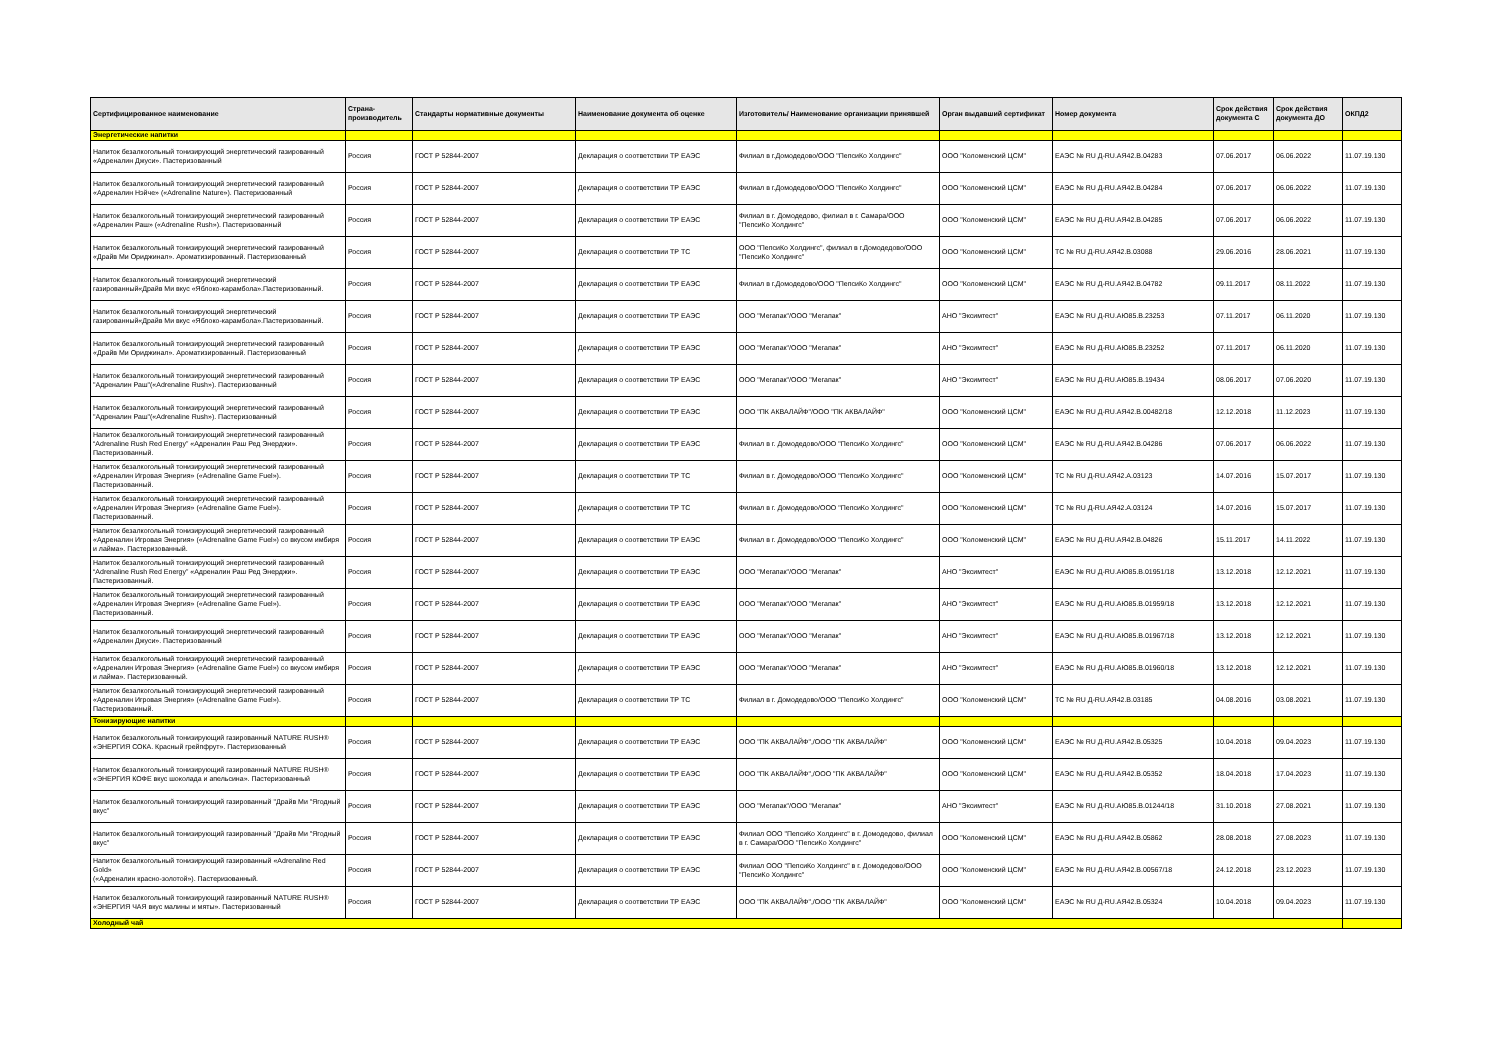| Сертифицированное наименование | Страна-производитель | Стандарты нормативные документы | Наименование документа об оценке | Изготовитель/ Наименование организации принявшей | Орган выдавший сертификат | Номер документа | Срок действия документа С | Срок действия документа ДО | ОКПД2 |
| --- | --- | --- | --- | --- | --- | --- | --- | --- | --- |
| Энергетические напитки | | | | | | | | | |
| Напиток безалкогольный тонизирующий энергетический газированный «Адреналин Джуси». Пастеризованный | Россия | ГОСТ Р 52844-2007 | Декларация о соответствии ТР ЕАЭС | Филиал в г.Домодедово/ООО "ПепсиКо Холдингс" | ООО "Коломенский ЦСМ" | ЕАЭС № RU Д-RU.АЯ42.В.04283 | 07.06.2017 | 06.06.2022 | 11.07.19.130 |
| Напиток безалкогольный тонизирующий энергетический газированный «Адреналин Нэйче» («Adrenaline Nature»). Пастеризованный | Россия | ГОСТ Р 52844-2007 | Декларация о соответствии ТР ЕАЭС | Филиал в г.Домодедово/ООО "ПепсиКо Холдингс" | ООО "Коломенский ЦСМ" | ЕАЭС № RU Д-RU.АЯ42.В.04284 | 07.06.2017 | 06.06.2022 | 11.07.19.130 |
| Напиток безалкогольный тонизирующий энергетический газированный «Адреналин Раш» («Adrenaline Rush»). Пастеризованный | Россия | ГОСТ Р 52844-2007 | Декларация о соответствии ТР ЕАЭС | Филиал в г. Домодедово, филиал в г. Самара/ООО "ПепсиКо Холдингс" | ООО "Коломенский ЦСМ" | ЕАЭС № RU Д-RU.АЯ42.В.04285 | 07.06.2017 | 06.06.2022 | 11.07.19.130 |
| Напиток безалкогольный тонизирующий энергетический газированный «Драйв Ми Ориджинал». Ароматизированный. Пастеризованный | Россия | ГОСТ Р 52844-2007 | Декларация о соответствии ТР ТС | ООО "ПепсиКо Холдингс", филиал в г.Домодедово/ООО "ПепсиКо Холдингс" | ООО "Коломенский ЦСМ" | ТС № RU Д-RU.АЯ42.В.03088 | 29.06.2016 | 28.06.2021 | 11.07.19.130 |
| Напиток безалкогольный тонизирующий энергетический газированный«Драйв Ми вкус «Яблоко-карамбола».Пастеризованный. | Россия | ГОСТ Р 52844-2007 | Декларация о соответствии ТР ЕАЭС | Филиал в г.Домодедово/ООО "ПепсиКо Холдингс" | ООО "Коломенский ЦСМ" | ЕАЭС № RU Д-RU.АЯ42.В.04782 | 09.11.2017 | 08.11.2022 | 11.07.19.130 |
| Напиток безалкогольный тонизирующий энергетический газированный«Драйв Ми вкус «Яблоко-карамбола».Пастеризованный. | Россия | ГОСТ Р 52844-2007 | Декларация о соответствии ТР ЕАЭС | ООО "Мегапак"/ООО "Мегапак" | АНО "Эксимтест" | ЕАЭС № RU Д-RU.АЮ85.В.23253 | 07.11.2017 | 06.11.2020 | 11.07.19.130 |
| Напиток безалкогольный тонизирующий энергетический газированный «Драйв Ми Ориджинал». Ароматизированный. Пастеризованный | Россия | ГОСТ Р 52844-2007 | Декларация о соответствии ТР ЕАЭС | ООО "Мегапак"/ООО "Мегапак" | АНО "Эксимтест" | ЕАЭС № RU Д-RU.АЮ85.В.23252 | 07.11.2017 | 06.11.2020 | 11.07.19.130 |
| Напиток безалкогольный тонизирующий энергетический газированный "Адреналин Раш"(«Adrenaline Rush»). Пастеризованный | Россия | ГОСТ Р 52844-2007 | Декларация о соответствии ТР ЕАЭС | ООО "Мегапак"/ООО "Мегапак" | АНО "Эксимтест" | ЕАЭС № RU Д-RU.АЮ85.В.19434 | 08.06.2017 | 07.06.2020 | 11.07.19.130 |
| Напиток безалкогольный тонизирующий энергетический газированный "Адреналин Раш"(«Adrenaline Rush»). Пастеризованный | Россия | ГОСТ Р 52844-2007 | Декларация о соответствии ТР ЕАЭС | ООО "ПК АКВАЛАЙФ"/ООО "ПК АКВАЛАЙФ" | ООО "Коломенский ЦСМ" | ЕАЭС № RU Д-RU.АЯ42.В.00482/18 | 12.12.2018 | 11.12.2023 | 11.07.19.130 |
| Напиток безалкогольный тонизирующий энергетический газированный “Adrenaline Rush Red Energy” «Адреналин Раш Ред Энерджи». Пастеризованный. | Россия | ГОСТ Р 52844-2007 | Декларация о соответствии ТР ЕАЭС | Филиал в г. Домодедово/ООО "ПепсиКо Холдингс" | ООО "Коломенский ЦСМ" | ЕАЭС № RU Д-RU.АЯ42.В.04286 | 07.06.2017 | 06.06.2022 | 11.07.19.130 |
| Напиток безалкогольный тонизирующий энергетический газированный «Адреналин Игровая Энергия» («Adrenaline Game Fuel»). Пастеризованный. | Россия | ГОСТ Р 52844-2007 | Декларация о соответствии ТР ТС | Филиал в г. Домодедово/ООО "ПепсиКо Холдингс" | ООО "Коломенский ЦСМ" | ТС № RU Д-RU.АЯ42.А.03123 | 14.07.2016 | 15.07.2017 | 11.07.19.130 |
| Напиток безалкогольный тонизирующий энергетический газированный «Адреналин Игровая Энергия» («Adrenaline Game Fuel»). Пастеризованный. | Россия | ГОСТ Р 52844-2007 | Декларация о соответствии ТР ТС | Филиал в г. Домодедово/ООО "ПепсиКо Холдингс" | ООО "Коломенский ЦСМ" | ТС № RU Д-RU.АЯ42.А.03124 | 14.07.2016 | 15.07.2017 | 11.07.19.130 |
| Напиток безалкогольный тонизирующий энергетический газированный «Адреналин Игровая Энергия» («Adrenaline Game Fuel») со вкусом имбиря и лайма». Пастеризованный. | Россия | ГОСТ Р 52844-2007 | Декларация о соответствии ТР ЕАЭС | Филиал в г. Домодедово/ООО "ПепсиКо Холдингс" | ООО "Коломенский ЦСМ" | ЕАЭС № RU Д-RU.АЯ42.В.04826 | 15.11.2017 | 14.11.2022 | 11.07.19.130 |
| Напиток безалкогольный тонизирующий энергетический газированный “Adrenaline Rush Red Energy” «Адреналин Раш Ред Энерджи». Пастеризованный. | Россия | ГОСТ Р 52844-2007 | Декларация о соответствии ТР ЕАЭС | ООО "Мегапак"/ООО "Мегапак" | АНО "Эксимтест" | ЕАЭС № RU Д-RU.АЮ85.В.01951/18 | 13.12.2018 | 12.12.2021 | 11.07.19.130 |
| Напиток безалкогольный тонизирующий энергетический газированный «Адреналин Игровая Энергия» («Adrenaline Game Fuel»). Пастеризованный. | Россия | ГОСТ Р 52844-2007 | Декларация о соответствии ТР ЕАЭС | ООО "Мегапак"/ООО "Мегапак" | АНО "Эксимтест" | ЕАЭС № RU Д-RU.АЮ85.В.01959/18 | 13.12.2018 | 12.12.2021 | 11.07.19.130 |
| Напиток безалкогольный тонизирующий энергетический газированный «Адреналин Джуси». Пастеризованный | Россия | ГОСТ Р 52844-2007 | Декларация о соответствии ТР ЕАЭС | ООО "Мегапак"/ООО "Мегапак" | АНО "Эксимтест" | ЕАЭС № RU Д-RU.АЮ85.В.01967/18 | 13.12.2018 | 12.12.2021 | 11.07.19.130 |
| Напиток безалкогольный тонизирующий энергетический газированный «Адреналин Игровая Энергия» («Adrenaline Game Fuel») со вкусом имбиря и лайма». Пастеризованный. | Россия | ГОСТ Р 52844-2007 | Декларация о соответствии ТР ЕАЭС | ООО "Мегапак"/ООО "Мегапак" | АНО "Эксимтест" | ЕАЭС № RU Д-RU.АЮ85.В.01960/18 | 13.12.2018 | 12.12.2021 | 11.07.19.130 |
| Напиток безалкогольный тонизирующий энергетический газированный «Адреналин Игровая Энергия» («Adrenaline Game Fuel»). Пастеризованный. | Россия | ГОСТ Р 52844-2007 | Декларация о соответствии ТР ТС | Филиал в г. Домодедово/ООО "ПепсиКо Холдингс" | ООО "Коломенский ЦСМ" | ТС № RU Д-RU.АЯ42.В.03185 | 04.08.2016 | 03.08.2021 | 11.07.19.130 |
| Тонизирующие напитки | | | | | | | | | |
| Напиток безалкогольный тонизирующий газированный NATURE RUSH® «ЭНЕРГИЯ СОКА. Красный грейпфрут». Пастеризованный | Россия | ГОСТ Р 52844-2007 | Декларация о соответствии ТР ЕАЭС | ООО "ПК АКВАЛАЙФ",/ООО "ПК АКВАЛАЙФ" | ООО "Коломенский ЦСМ" | ЕАЭС № RU Д-RU.АЯ42.В.05325 | 10.04.2018 | 09.04.2023 | 11.07.19.130 |
| Напиток безалкогольный тонизирующий газированный NATURE RUSH® «ЭНЕРГИЯ КОФЕ вкус шоколада и апельсина». Пастеризованный | Россия | ГОСТ Р 52844-2007 | Декларация о соответствии ТР ЕАЭС | ООО "ПК АКВАЛАЙФ",/ООО "ПК АКВАЛАЙФ" | ООО "Коломенский ЦСМ" | ЕАЭС № RU Д-RU.АЯ42.В.05352 | 18.04.2018 | 17.04.2023 | 11.07.19.130 |
| Напиток безалкогольный тонизирующий газированный "Драйв Ми "Ягодный вкус" | Россия | ГОСТ Р 52844-2007 | Декларация о соответствии ТР ЕАЭС | ООО "Мегапак"/ООО "Мегапак" | АНО "Эксимтест" | ЕАЭС № RU Д-RU.АЮ85.В.01244/18 | 31.10.2018 | 27.08.2021 | 11.07.19.130 |
| Напиток безалкогольный тонизирующий газированный "Драйв Ми "Ягодный вкус" | Россия | ГОСТ Р 52844-2007 | Декларация о соответствии ТР ЕАЭС | Филиал ООО "ПепсиКо Холдингс" в г. Домодедово, филиал в г. Самара/ООО "ПепсиКо Холдингс" | ООО "Коломенский ЦСМ" | ЕАЭС № RU Д-RU.АЯ42.В.05862 | 28.08.2018 | 27.08.2023 | 11.07.19.130 |
| Напиток безалкогольный тонизирующий газированный «Adrenaline Red Gold» («Адреналин красно-золотой»). Пастеризованный. | Россия | ГОСТ Р 52844-2007 | Декларация о соответствии ТР ЕАЭС | Филиал ООО "ПепсиКо Холдингс" в г. Домодедово/ООО "ПепсиКо Холдингс" | ООО "Коломенский ЦСМ" | ЕАЭС № RU Д-RU.АЯ42.В.00567/18 | 24.12.2018 | 23.12.2023 | 11.07.19.130 |
| Напиток безалкогольный тонизирующий газированный NATURE RUSH® «ЭНЕРГИЯ ЧАЯ вкус малины и мяты». Пастеризованный | Россия | ГОСТ Р 52844-2007 | Декларация о соответствии ТР ЕАЭС | ООО "ПК АКВАЛАЙФ",/ООО "ПК АКВАЛАЙФ" | ООО "Коломенский ЦСМ" | ЕАЭС № RU Д-RU.АЯ42.В.05324 | 10.04.2018 | 09.04.2023 | 11.07.19.130 |
| Холодный чай | | | | | | | | | |